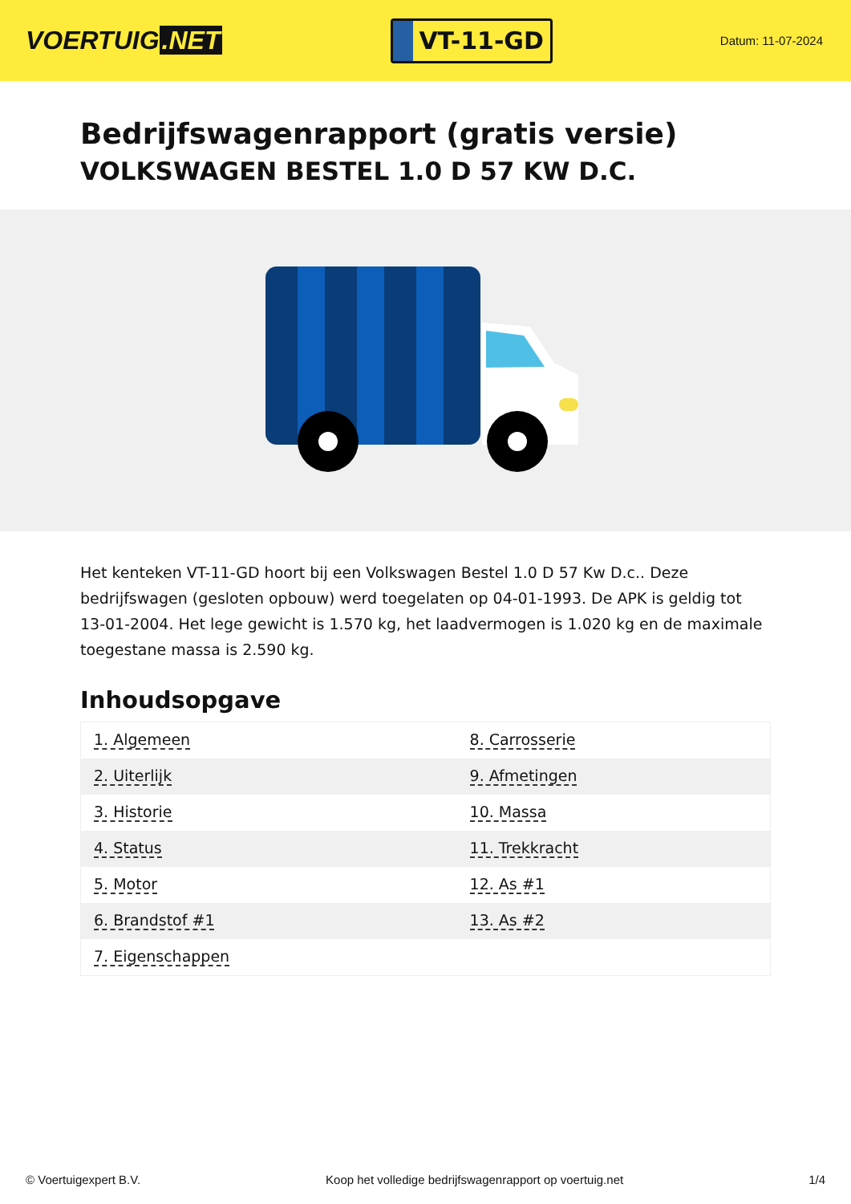VOERTUIG.NET
VT-11-GD
Datum: 11-07-2024
Bedrijfswagenrapport (gratis versie)
VOLKSWAGEN BESTEL 1.0 D 57 KW D.C.
Het kenteken VT-11-GD hoort bij een Volkswagen Bestel 1.0 D 57 Kw D.c.. Deze bedrijfswagen (gesloten opbouw) werd toegelaten op 04-01-1993. De APK is geldig tot 13-01-2004. Het lege gewicht is 1.570 kg, het laadvermogen is 1.020 kg en de maximale toegestane massa is 2.590 kg.
Inhoudsopgave
| 1. Algemeen | 8. Carrosserie |
| 2. Uiterlijk | 9. Afmetingen |
| 3. Historie | 10. Massa |
| 4. Status | 11. Trekkracht |
| 5. Motor | 12. As #1 |
| 6. Brandstof #1 | 13. As #2 |
| 7. Eigenschappen | |
© Voertuigexpert B.V. Koop het volledige bedrijfswagenrapport op voertuig.net 1/4